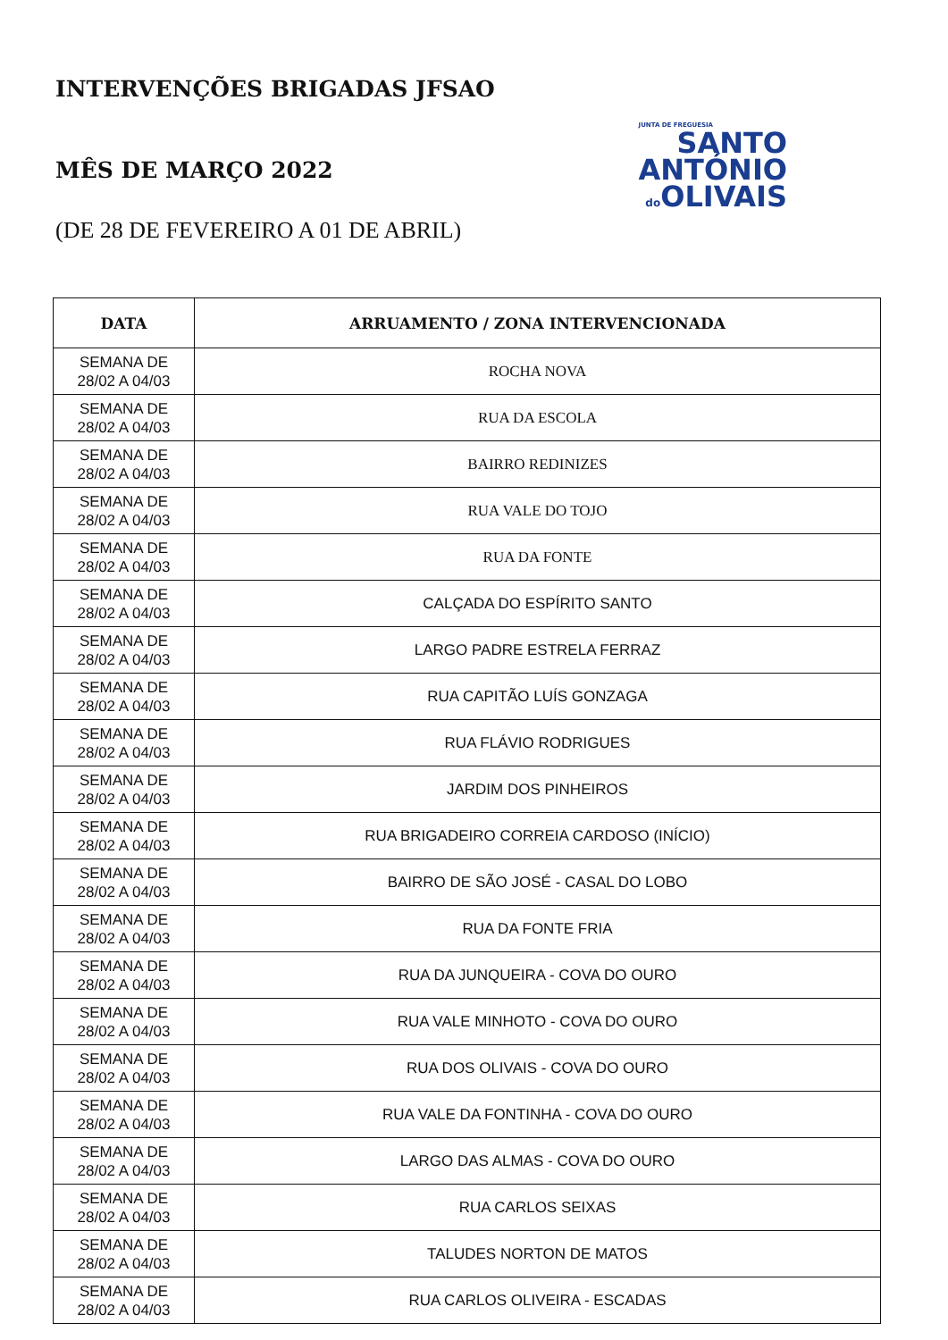INTERVENÇÕES BRIGADAS JFSAO
MÊS DE MARÇO 2022
(DE 28 DE FEVEREIRO A 01 DE ABRIL)
JUNTA DE FREGUESIA
SANTO
ANTÓNIO
do OLIVAIS
| DATA | ARRUAMENTO / ZONA INTERVENCIONADA |
| --- | --- |
| SEMANA DE 28/02 A 04/03 | ROCHA NOVA |
| SEMANA DE 28/02 A 04/03 | RUA DA ESCOLA |
| SEMANA DE 28/02 A 04/03 | BAIRRO REDINIZES |
| SEMANA DE 28/02 A 04/03 | RUA VALE DO TOJO |
| SEMANA DE 28/02 A 04/03 | RUA DA FONTE |
| SEMANA DE 28/02 A 04/03 | CALÇADA DO ESPÍRITO SANTO |
| SEMANA DE 28/02 A 04/03 | LARGO PADRE ESTRELA FERRAZ |
| SEMANA DE 28/02 A 04/03 | RUA CAPITÃO LUÍS GONZAGA |
| SEMANA DE 28/02 A 04/03 | RUA FLÁVIO RODRIGUES |
| SEMANA DE 28/02 A 04/03 | JARDIM DOS PINHEIROS |
| SEMANA DE 28/02 A 04/03 | RUA BRIGADEIRO CORREIA CARDOSO (INÍCIO) |
| SEMANA DE 28/02 A 04/03 | BAIRRO DE SÃO JOSÉ - CASAL DO LOBO |
| SEMANA DE 28/02 A 04/03 | RUA DA FONTE FRIA |
| SEMANA DE 28/02 A 04/03 | RUA DA JUNQUEIRA - COVA DO OURO |
| SEMANA DE 28/02 A 04/03 | RUA VALE MINHOTO - COVA DO OURO |
| SEMANA DE 28/02 A 04/03 | RUA DOS OLIVAIS - COVA DO OURO |
| SEMANA DE 28/02 A 04/03 | RUA VALE DA FONTINHA - COVA DO OURO |
| SEMANA DE 28/02 A 04/03 | LARGO DAS ALMAS - COVA DO OURO |
| SEMANA DE 28/02 A 04/03 | RUA CARLOS SEIXAS |
| SEMANA DE 28/02 A 04/03 | TALUDES NORTON DE MATOS |
| SEMANA DE 28/02 A 04/03 | RUA CARLOS OLIVEIRA - ESCADAS |